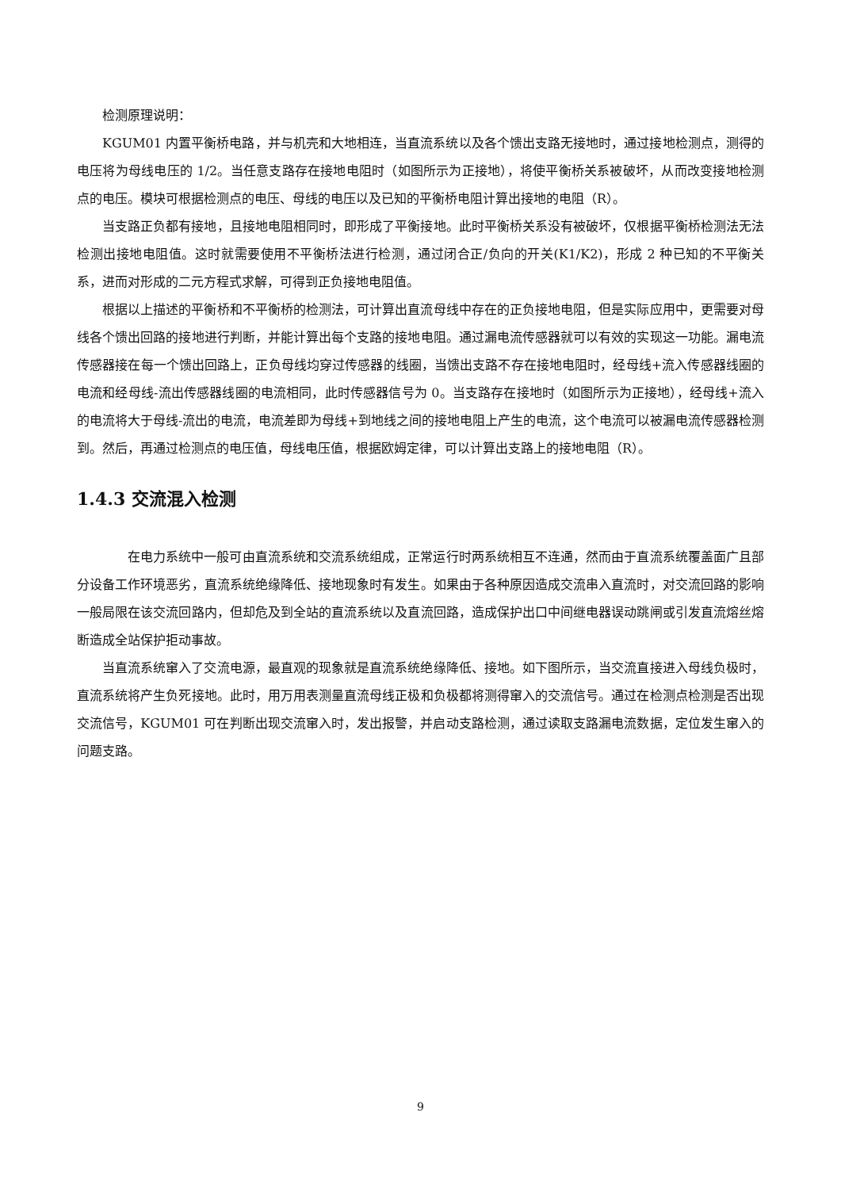检测原理说明：
KGUM01 内置平衡桥电路，并与机壳和大地相连，当直流系统以及各个馈出支路无接地时，通过接地检测点，测得的电压将为母线电压的 1/2。当任意支路存在接地电阻时（如图所示为正接地），将使平衡桥关系被破坏，从而改变接地检测点的电压。模块可根据检测点的电压、母线的电压以及已知的平衡桥电阻计算出接地的电阻（R）。
当支路正负都有接地，且接地电阻相同时，即形成了平衡接地。此时平衡桥关系没有被破坏，仅根据平衡桥检测法无法检测出接地电阻值。这时就需要使用不平衡桥法进行检测，通过闭合正/负向的开关(K1/K2)，形成 2 种已知的不平衡关系，进而对形成的二元方程式求解，可得到正负接地电阻值。
根据以上描述的平衡桥和不平衡桥的检测法，可计算出直流母线中存在的正负接地电阻，但是实际应用中，更需要对母线各个馈出回路的接地进行判断，并能计算出每个支路的接地电阻。通过漏电流传感器就可以有效的实现这一功能。漏电流传感器接在每一个馈出回路上，正负母线均穿过传感器的线圈，当馈出支路不存在接地电阻时，经母线+流入传感器线圈的电流和经母线-流出传感器线圈的电流相同，此时传感器信号为 0。当支路存在接地时（如图所示为正接地），经母线+流入的电流将大于母线-流出的电流，电流差即为母线+到地线之间的接地电阻上产生的电流，这个电流可以被漏电流传感器检测到。然后，再通过检测点的电压值，母线电压值，根据欧姆定律，可以计算出支路上的接地电阻（R）。
1.4.3 交流混入检测
在电力系统中一般可由直流系统和交流系统组成，正常运行时两系统相互不连通，然而由于直流系统覆盖面广且部分设备工作环境恶劣，直流系统绝缘降低、接地现象时有发生。如果由于各种原因造成交流串入直流时，对交流回路的影响一般局限在该交流回路内，但却危及到全站的直流系统以及直流回路，造成保护出口中间继电器误动跳闸或引发直流熔丝熔断造成全站保护拒动事故。
当直流系统窜入了交流电源，最直观的现象就是直流系统绝缘降低、接地。如下图所示，当交流直接进入母线负极时，直流系统将产生负死接地。此时，用万用表测量直流母线正极和负极都将测得窜入的交流信号。通过在检测点检测是否出现交流信号，KGUM01 可在判断出现交流窜入时，发出报警，并启动支路检测，通过读取支路漏电流数据，定位发生窜入的问题支路。
9